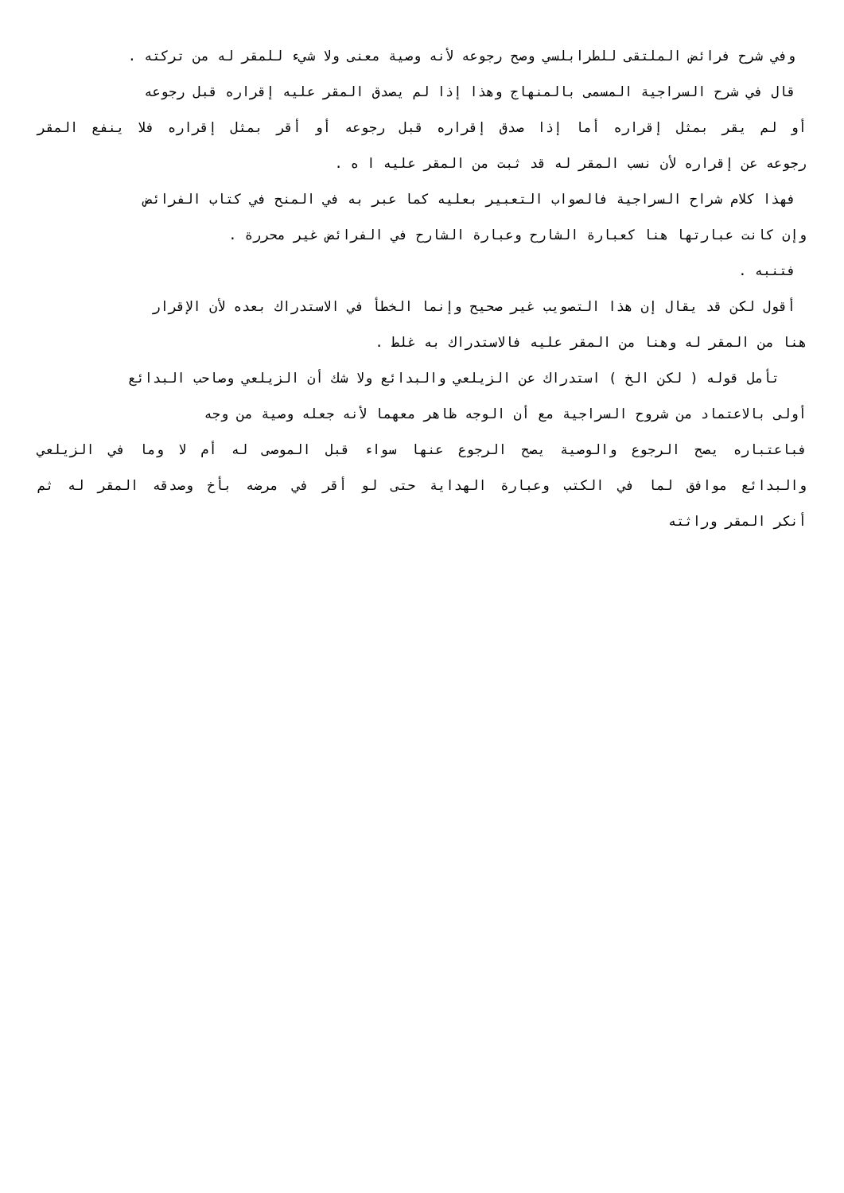وفي شرح فرائض الملتقى للطرابلسي وصح رجوعه لأنه وصية معنى ولا شيء للمقر له من تركته .
قال في شرح السراجية المسمى بالمنهاج وهذا إذا لم يصدق المقر عليه إقراره قبل رجوعه
أو لم يقر بمثل إقراره أما إذا صدق إقراره قبل رجوعه أو أقر بمثل إقراره فلا ينفع المقر
رجوعه عن إقراره لأن نسب المقر له قد ثبت من المقر عليه ا ه .
فهذا كلام شراح السراجية فالصواب التعبير بعليه كما عبر به في المنح في كتاب الفرائض
وإن كانت عبارتها هنا كعبارة الشارح وعبارة الشارح في الفرائض غير محررة .
فتنبه .
أقول لكن قد يقال إن هذا التصويب غير صحيح وإنما الخطأ في الاستدراك بعده لأن الإقرار
هنا من المقر له وهنا من المقر عليه فالاستدراك به غلط .
تأمل قوله ( لكن الخ ) استدراك عن الزيلعي والبدائع ولا شك أن الزيلعي وصاحب البدائع
أولى بالاعتماد من شروح السراجية مع أن الوجه ظاهر معهما لأنه جعله وصية من وجه
فباعتباره يصح الرجوع والوصية يصح الرجوع عنها سواء قبل الموصى له أم لا وما في الزيلعي
والبدائع موافق لما في الكتب وعبارة الهداية حتى لو أقر في مرضه بأخ وصدقه المقر له ثم
أنكر المقر وراثته